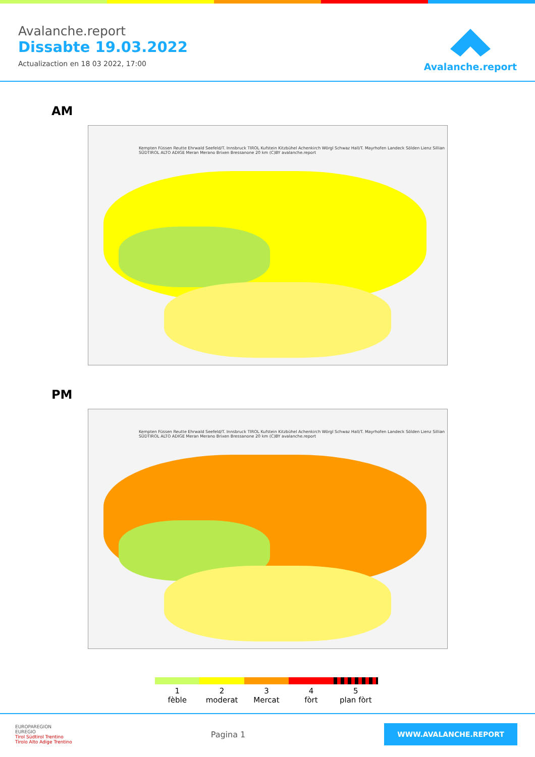Avalanche.report
Dissabte 19.03.2022
Actualizaction en 18 03 2022, 17:00
Avalanche.report
AM
Kempten Füssen Reutte Ehrwald Seefeld/T. Innsbruck TIROL Kufstein Kitzbühel Achenkirch Wörgl Schwaz Hall/T. Mayrhofen Landeck Sölden Lienz Sillian SÜDTIROL ALTO ADIGE Meran Merano Brixen Bressanone 20 km (C)BY avalanche.report
PM
Kempten Füssen Reutte Ehrwald Seefeld/T. Innsbruck TIROL Kufstein Kitzbühel Achenkirch Wörgl Schwaz Hall/T. Mayrhofen Landeck Sölden Lienz Sillian SÜDTIROL ALTO ADIGE Meran Merano Brixen Bressanone 20 km (C)BY avalanche.report
1
fèble
2
moderat
3
Mercat
4
fòrt
5
plan fòrt
EUROPAREGION
EUREGIO
Tirol Südtirol Trentino
Tirolo Alto Adige Trentino
Pagina 1
WWW.AVALANCHE.REPORT